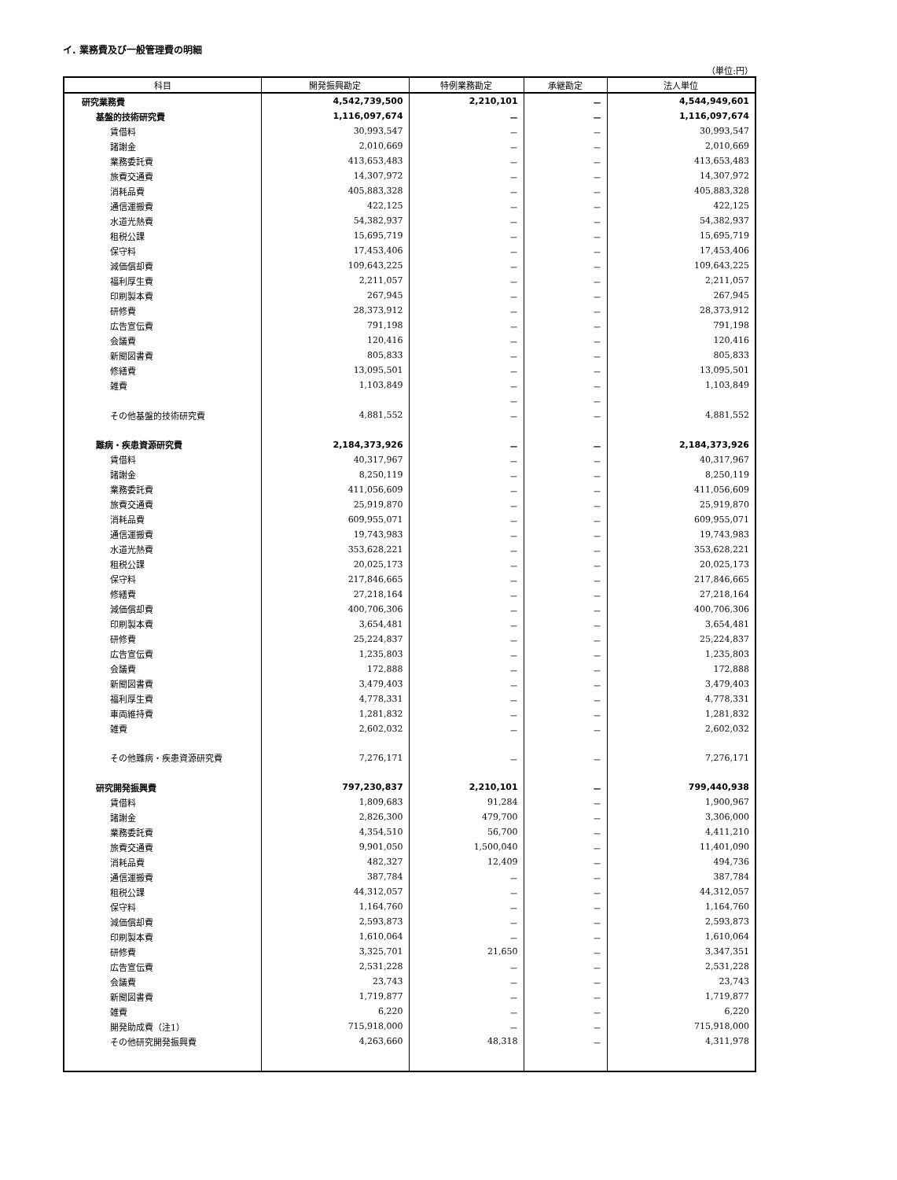イ. 業務費及び一般管理費の明細
（単位:円）
| 科目 | 開発振興勘定 | 特例業務勘定 | 承継勘定 | 法人単位 |
| --- | --- | --- | --- | --- |
| 研究業務費 | 4,542,739,500 | 2,210,101 | － | 4,544,949,601 |
| 基盤的技術研究費 | 1,116,097,674 | － | － | 1,116,097,674 |
| 賃借料 | 30,993,547 | － | － | 30,993,547 |
| 諸謝金 | 2,010,669 | － | － | 2,010,669 |
| 業務委託費 | 413,653,483 | － | － | 413,653,483 |
| 旅費交通費 | 14,307,972 | － | － | 14,307,972 |
| 消耗品費 | 405,883,328 | － | － | 405,883,328 |
| 通信運搬費 | 422,125 | － | － | 422,125 |
| 水道光熱費 | 54,382,937 | － | － | 54,382,937 |
| 租税公課 | 15,695,719 | － | － | 15,695,719 |
| 保守料 | 17,453,406 | － | － | 17,453,406 |
| 減価償却費 | 109,643,225 | － | － | 109,643,225 |
| 福利厚生費 | 2,211,057 | － | － | 2,211,057 |
| 印刷製本費 | 267,945 | － | － | 267,945 |
| 研修費 | 28,373,912 | － | － | 28,373,912 |
| 広告宣伝費 | 791,198 | － | － | 791,198 |
| 会議費 | 120,416 | － | － | 120,416 |
| 新聞図書費 | 805,833 | － | － | 805,833 |
| 修繕費 | 13,095,501 | － | － | 13,095,501 |
| 雑費 | 1,103,849 | － | － | 1,103,849 |
| | | － | － | |
| その他基盤的技術研究費 | 4,881,552 | － | － | 4,881,552 |
| 難病・疾患資源研究費 | 2,184,373,926 | － | － | 2,184,373,926 |
| 賃借料 | 40,317,967 | － | － | 40,317,967 |
| 諸謝金 | 8,250,119 | － | － | 8,250,119 |
| 業務委託費 | 411,056,609 | － | － | 411,056,609 |
| 旅費交通費 | 25,919,870 | － | － | 25,919,870 |
| 消耗品費 | 609,955,071 | － | － | 609,955,071 |
| 通信運搬費 | 19,743,983 | － | － | 19,743,983 |
| 水道光熱費 | 353,628,221 | － | － | 353,628,221 |
| 租税公課 | 20,025,173 | － | － | 20,025,173 |
| 保守料 | 217,846,665 | － | － | 217,846,665 |
| 修繕費 | 27,218,164 | － | － | 27,218,164 |
| 減価償却費 | 400,706,306 | － | － | 400,706,306 |
| 印刷製本費 | 3,654,481 | － | － | 3,654,481 |
| 研修費 | 25,224,837 | － | － | 25,224,837 |
| 広告宣伝費 | 1,235,803 | － | － | 1,235,803 |
| 会議費 | 172,888 | － | － | 172,888 |
| 新聞図書費 | 3,479,403 | － | － | 3,479,403 |
| 福利厚生費 | 4,778,331 | － | － | 4,778,331 |
| 車両維持費 | 1,281,832 | － | － | 1,281,832 |
| 雑費 | 2,602,032 | － | － | 2,602,032 |
| その他難病・疾患資源研究費 | 7,276,171 | － | － | 7,276,171 |
| 研究開発振興費 | 797,230,837 | 2,210,101 | － | 799,440,938 |
| 賃借料 | 1,809,683 | 91,284 | － | 1,900,967 |
| 諸謝金 | 2,826,300 | 479,700 | － | 3,306,000 |
| 業務委託費 | 4,354,510 | 56,700 | － | 4,411,210 |
| 旅費交通費 | 9,901,050 | 1,500,040 | － | 11,401,090 |
| 消耗品費 | 482,327 | 12,409 | － | 494,736 |
| 通信運搬費 | 387,784 | － | － | 387,784 |
| 租税公課 | 44,312,057 | － | － | 44,312,057 |
| 保守料 | 1,164,760 | － | － | 1,164,760 |
| 減価償却費 | 2,593,873 | － | － | 2,593,873 |
| 印刷製本費 | 1,610,064 | － | － | 1,610,064 |
| 研修費 | 3,325,701 | 21,650 | － | 3,347,351 |
| 広告宣伝費 | 2,531,228 | － | － | 2,531,228 |
| 会議費 | 23,743 | － | － | 23,743 |
| 新聞図書費 | 1,719,877 | － | － | 1,719,877 |
| 雑費 | 6,220 | － | － | 6,220 |
| 開発助成費（注1） | 715,918,000 | － | － | 715,918,000 |
| その他研究開発振興費 | 4,263,660 | 48,318 | － | 4,311,978 |